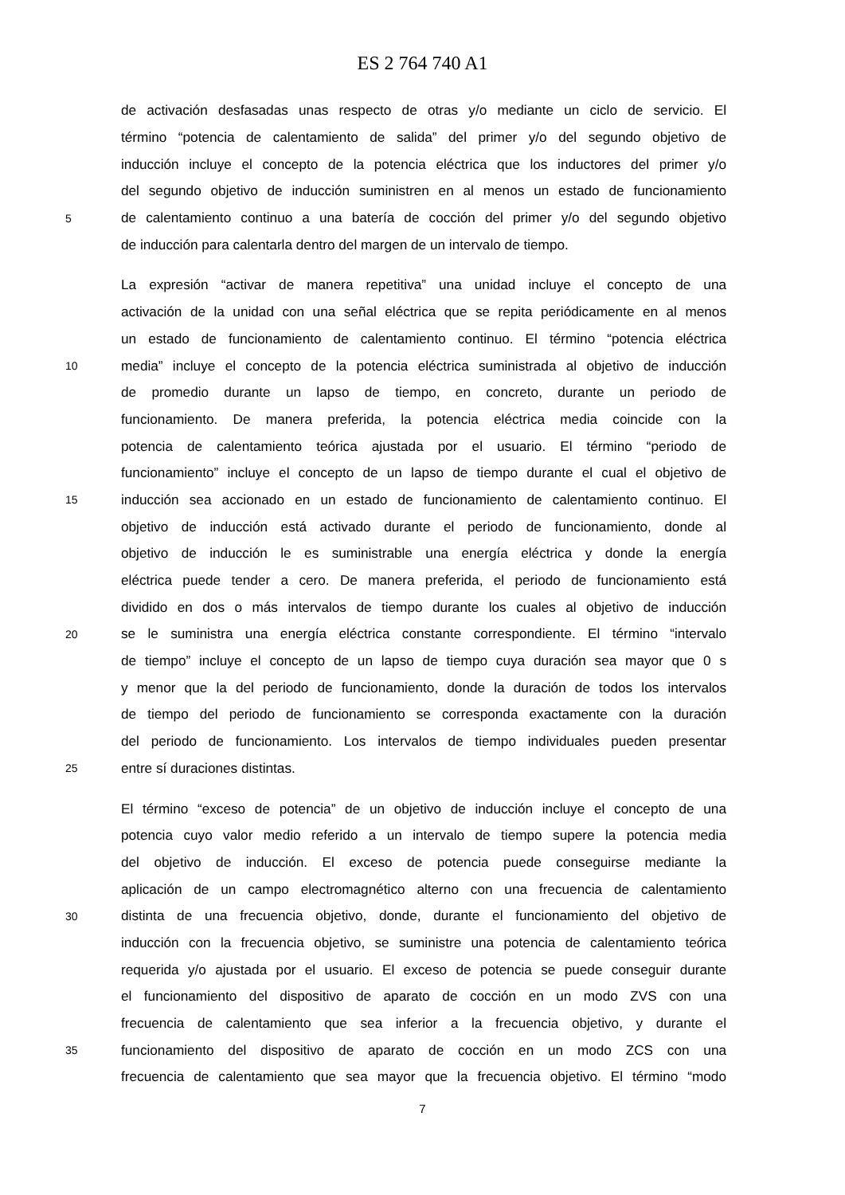ES 2 764 740 A1
de activación desfasadas unas respecto de otras y/o mediante un ciclo de servicio. El
término “potencia de calentamiento de salida” del primer y/o del segundo objetivo de
inducción incluye el concepto de la potencia eléctrica que los inductores del primer y/o
del segundo objetivo de inducción suministren en al menos un estado de funcionamiento
5 de calentamiento continuo a una batería de cocción del primer y/o del segundo objetivo
de inducción para calentarla dentro del margen de un intervalo de tiempo.
La expresión “activar de manera repetitiva” una unidad incluye el concepto de una
activación de la unidad con una señal eléctrica que se repita periódicamente en al menos
un estado de funcionamiento de calentamiento continuo. El término “potencia eléctrica
10 media” incluye el concepto de la potencia eléctrica suministrada al objetivo de inducción
de promedio durante un lapso de tiempo, en concreto, durante un periodo de
funcionamiento. De manera preferida, la potencia eléctrica media coincide con la
potencia de calentamiento teórica ajustada por el usuario. El término “periodo de
funcionamiento” incluye el concepto de un lapso de tiempo durante el cual el objetivo de
15 inducción sea accionado en un estado de funcionamiento de calentamiento continuo. El
objetivo de inducción está activado durante el periodo de funcionamiento, donde al
objetivo de inducción le es suministrable una energía eléctrica y donde la energía
eléctrica puede tender a cero. De manera preferida, el periodo de funcionamiento está
dividido en dos o más intervalos de tiempo durante los cuales al objetivo de inducción
20 se le suministra una energía eléctrica constante correspondiente. El término “intervalo
de tiempo” incluye el concepto de un lapso de tiempo cuya duración sea mayor que 0 s
y menor que la del periodo de funcionamiento, donde la duración de todos los intervalos
de tiempo del periodo de funcionamiento se corresponda exactamente con la duración
del periodo de funcionamiento. Los intervalos de tiempo individuales pueden presentar
25 entre sí duraciones distintas.
El término “exceso de potencia” de un objetivo de inducción incluye el concepto de una
potencia cuyo valor medio referido a un intervalo de tiempo supere la potencia media
del objetivo de inducción. El exceso de potencia puede conseguirse mediante la
aplicación de un campo electromagnético alterno con una frecuencia de calentamiento
30 distinta de una frecuencia objetivo, donde, durante el funcionamiento del objetivo de
inducción con la frecuencia objetivo, se suministre una potencia de calentamiento teórica
requerida y/o ajustada por el usuario. El exceso de potencia se puede conseguir durante
el funcionamiento del dispositivo de aparato de cocción en un modo ZVS con una
frecuencia de calentamiento que sea inferior a la frecuencia objetivo, y durante el
35 funcionamiento del dispositivo de aparato de cocción en un modo ZCS con una
frecuencia de calentamiento que sea mayor que la frecuencia objetivo. El término “modo
7